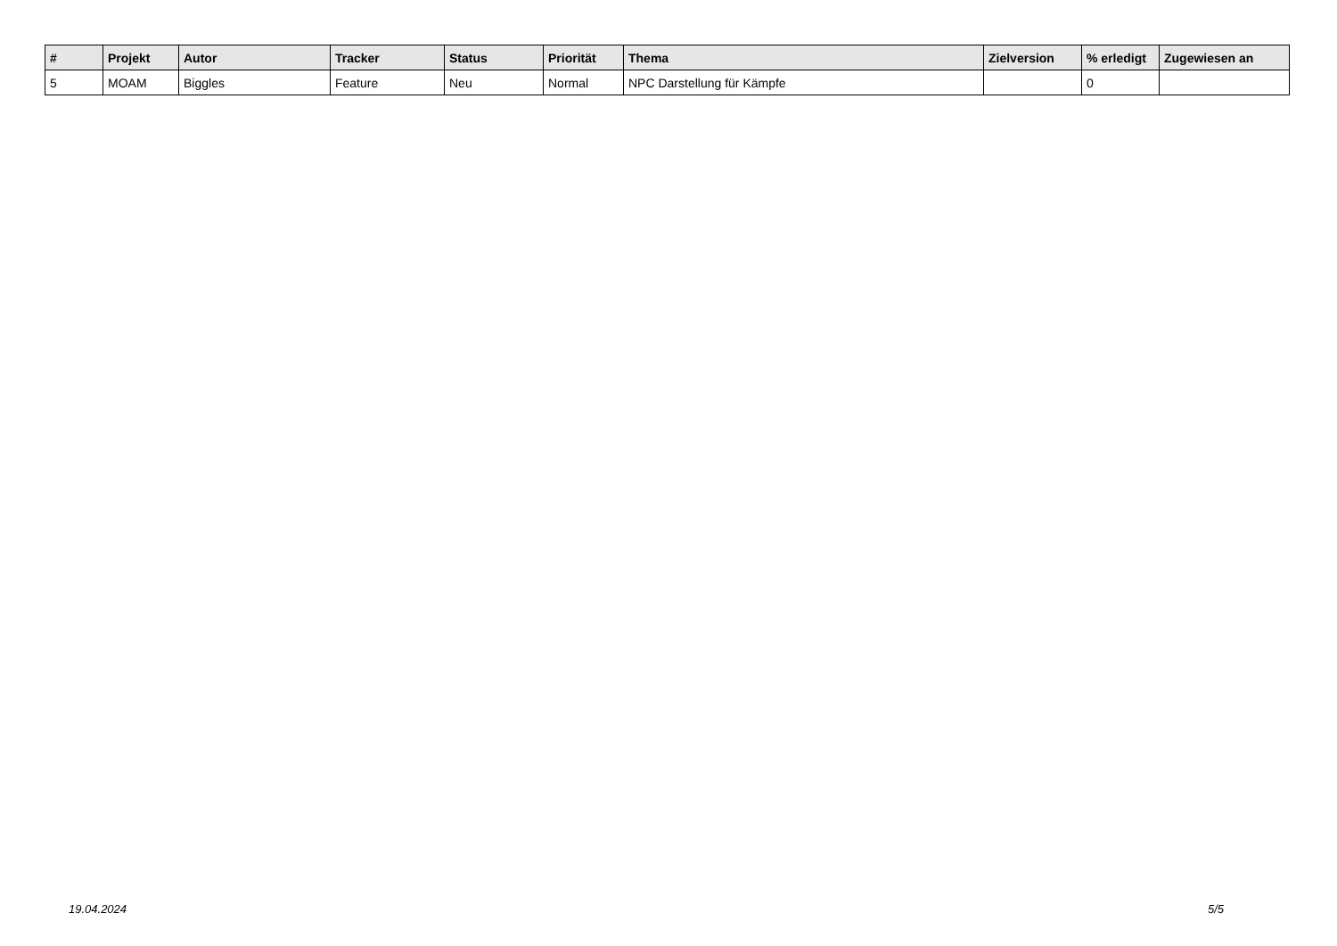| # | Projekt | Autor | Tracker | Status | Priorität | Thema | Zielversion | % erledigt | Zugewiesen an |
| --- | --- | --- | --- | --- | --- | --- | --- | --- | --- |
| 5 | MOAM | Biggles | Feature | Neu | Normal | NPC Darstellung für Kämpfe | | 0 | |
19.04.2024 5/5